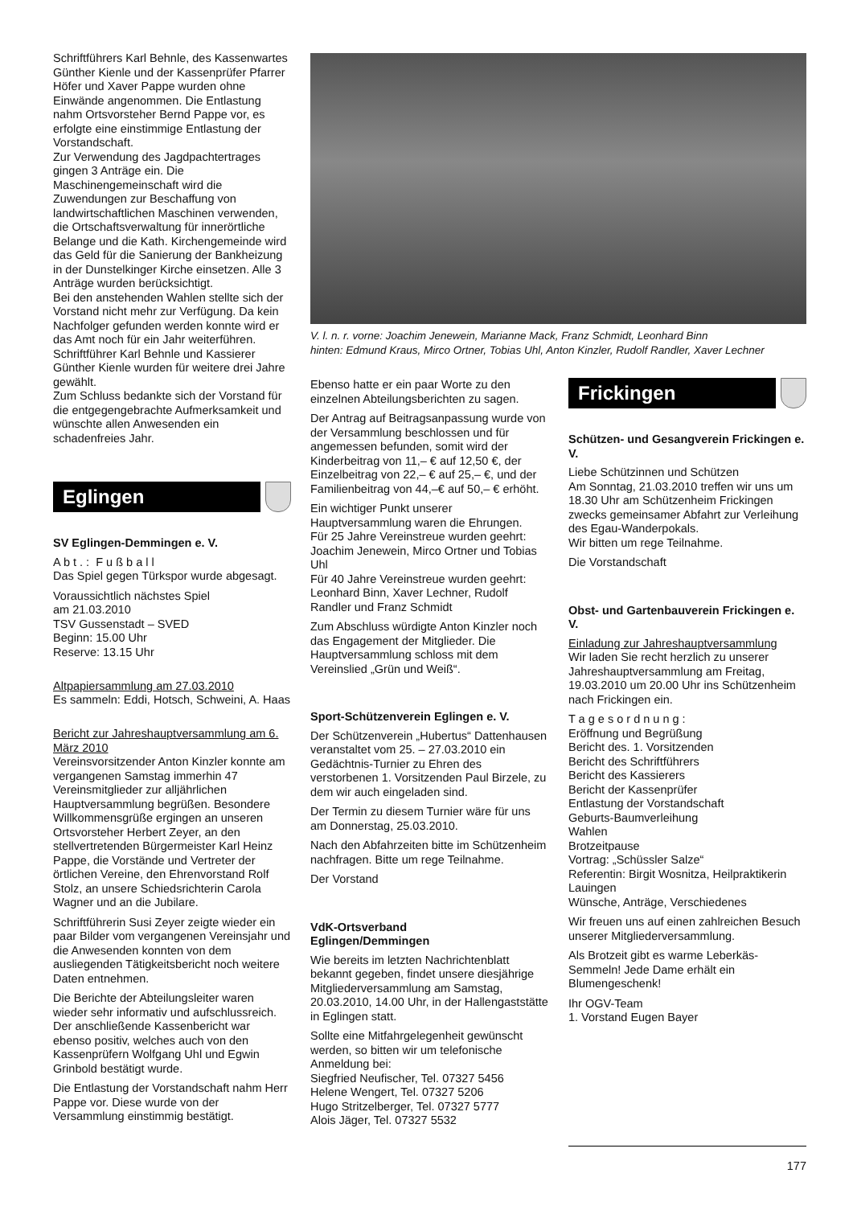Schriftführers Karl Behnle, des Kassenwartes Günther Kienle und der Kassenprüfer Pfarrer Höfer und Xaver Pappe wurden ohne Einwände angenommen. Die Entlastung nahm Ortsvorsteher Bernd Pappe vor, es erfolgte eine einstimmige Entlastung der Vorstandschaft.
Zur Verwendung des Jagdpachtertrages gingen 3 Anträge ein. Die Maschinengemeinschaft wird die Zuwendungen zur Beschaffung von landwirtschaftlichen Maschinen verwenden, die Ortschaftsverwaltung für innerörtliche Belange und die Kath. Kirchengemeinde wird das Geld für die Sanierung der Bankheizung in der Dunstelkinger Kirche einsetzen. Alle 3 Anträge wurden berücksichtigt.
Bei den anstehenden Wahlen stellte sich der Vorstand nicht mehr zur Verfügung. Da kein Nachfolger gefunden werden konnte wird er das Amt noch für ein Jahr weiterführen. Schriftführer Karl Behnle und Kassierer Günther Kienle wurden für weitere drei Jahre gewählt.
Zum Schluss bedankte sich der Vorstand für die entgegengebrachte Aufmerksamkeit und wünschte allen Anwesenden ein schadenfreies Jahr.
Eglingen
SV Eglingen-Demmingen e. V.
A b t . : F u ß b a l l
Das Spiel gegen Türkspor wurde abgesagt.
Voraussichtlich nächstes Spiel
am 21.03.2010
TSV Gussenstadt – SVED
Beginn: 15.00 Uhr
Reserve: 13.15 Uhr
Altpapiersammlung am 27.03.2010
Es sammeln: Eddi, Hotsch, Schweini, A. Haas
Bericht zur Jahreshauptversammlung am 6. März 2010
Vereinsvorsitzender Anton Kinzler konnte am vergangenen Samstag immerhin 47 Vereinsmitglieder zur alljährlichen Hauptversammlung begrüßen. Besondere Willkommensgrüße ergingen an unseren Ortsvorsteher Herbert Zeyer, an den stellvertretenden Bürgermeister Karl Heinz Pappe, die Vorstände und Vertreter der örtlichen Vereine, den Ehrenvorstand Rolf Stolz, an unsere Schiedsrichterin Carola Wagner und an die Jubilare.
Schriftführerin Susi Zeyer zeigte wieder ein paar Bilder vom vergangenen Vereinsjahr und die Anwesenden konnten von dem ausliegenden Tätigkeitsbericht noch weitere Daten entnehmen.
Die Berichte der Abteilungsleiter waren wieder sehr informativ und aufschlussreich. Der anschließende Kassenbericht war ebenso positiv, welches auch von den Kassenprüfern Wolfgang Uhl und Egwin Grinbold bestätigt wurde.
Die Entlastung der Vorstandschaft nahm Herr Pappe vor. Diese wurde von der Versammlung einstimmig bestätigt.
V. l. n. r. vorne: Joachim Jenewein, Marianne Mack, Franz Schmidt, Leonhard Binn
hinten: Edmund Kraus, Mirco Ortner, Tobias Uhl, Anton Kinzler, Rudolf Randler, Xaver Lechner
Ebenso hatte er ein paar Worte zu den einzelnen Abteilungsberichten zu sagen.
Der Antrag auf Beitragsanpassung wurde von der Versammlung beschlossen und für angemessen befunden, somit wird der Kinderbeitrag von 11,– € auf 12,50 €, der Einzelbeitrag von 22,– € auf 25,– €, und der Familienbeitrag von 44,–€ auf 50,– € erhöht.
Ein wichtiger Punkt unserer Hauptversammlung waren die Ehrungen.
Für 25 Jahre Vereinstreue wurden geehrt: Joachim Jenewein, Mirco Ortner und Tobias Uhl
Für 40 Jahre Vereinstreue wurden geehrt: Leonhard Binn, Xaver Lechner, Rudolf Randler und Franz Schmidt
Zum Abschluss würdigte Anton Kinzler noch das Engagement der Mitglieder. Die Hauptversammlung schloss mit dem Vereinslied „Grün und Weiß“.
Sport-Schützenverein Eglingen e. V.
Der Schützenverein „Hubertus“ Dattenhausen veranstaltet vom 25. – 27.03.2010 ein Gedächtnis-Turnier zu Ehren des verstorbenen 1. Vorsitzenden Paul Birzele, zu dem wir auch eingeladen sind.
Der Termin zu diesem Turnier wäre für uns am Donnerstag, 25.03.2010.
Nach den Abfahrzeiten bitte im Schützenheim nachfragen. Bitte um rege Teilnahme.
Der Vorstand
VdK-Ortsverband
Eglingen/Demmingen
Wie bereits im letzten Nachrichtenblatt bekannt gegeben, findet unsere diesjährige Mitgliederversammlung am Samstag, 20.03.2010, 14.00 Uhr, in der Hallengaststätte in Eglingen statt.
Sollte eine Mitfahrgelegenheit gewünscht werden, so bitten wir um telefonische Anmeldung bei:
Siegfried Neufischer, Tel. 07327 5456
Helene Wengert, Tel. 07327 5206
Hugo Stritzelberger, Tel. 07327 5777
Alois Jäger, Tel. 07327 5532
Frickingen
Schützen- und Gesangverein Frickingen e. V.
Liebe Schützinnen und Schützen
Am Sonntag, 21.03.2010 treffen wir uns um 18.30 Uhr am Schützenheim Frickingen zwecks gemeinsamer Abfahrt zur Verleihung des Egau-Wanderpokals.
Wir bitten um rege Teilnahme.
Die Vorstandschaft
Obst- und Gartenbauverein Frickingen e. V.
Einladung zur Jahreshauptversammlung
Wir laden Sie recht herzlich zu unserer Jahreshauptversammlung am Freitag, 19.03.2010 um 20.00 Uhr ins Schützenheim nach Frickingen ein.
T a g e s o r d n u n g :
Eröffnung und Begrüßung
Bericht des. 1. Vorsitzenden
Bericht des Schriftführers
Bericht des Kassierers
Bericht der Kassenprüfer
Entlastung der Vorstandschaft
Geburts-Baumverleihung
Wahlen
Brotzeitpause
Vortrag: „Schüssler Salze“
Referentin: Birgit Wosnitza, Heilpraktikerin Lauingen
Wünsche, Anträge, Verschiedenes
Wir freuen uns auf einen zahlreichen Besuch unserer Mitgliederversammlung.
Als Brotzeit gibt es warme Leberkäs-Semmeln! Jede Dame erhält ein Blumengeschenk!
Ihr OGV-Team
1. Vorstand Eugen Bayer
177